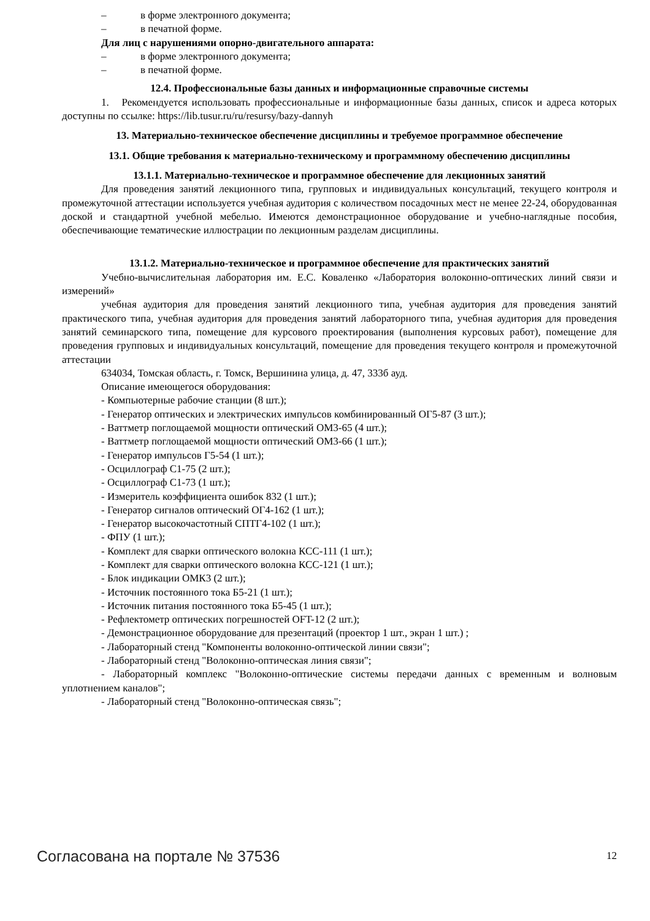– в форме электронного документа;
– в печатной форме.
Для лиц с нарушениями опорно-двигательного аппарата:
– в форме электронного документа;
– в печатной форме.
12.4. Профессиональные базы данных и информационные справочные системы
1. Рекомендуется использовать профессиональные и информационные базы данных, список и адреса которых доступны по ссылке: https://lib.tusur.ru/ru/resursy/bazy-dannyh
13. Материально-техническое обеспечение дисциплины и требуемое программное обеспечение
13.1. Общие требования к материально-техническому и программному обеспечению дисциплины
13.1.1. Материально-техническое и программное обеспечение для лекционных занятий
Для проведения занятий лекционного типа, групповых и индивидуальных консультаций, текущего контроля и промежуточной аттестации используется учебная аудитория с количеством посадочных мест не менее 22-24, оборудованная доской и стандартной учебной мебелью. Имеются демонстрационное оборудование и учебно-наглядные пособия, обеспечивающие тематические иллюстрации по лекционным разделам дисциплины.
13.1.2. Материально-техническое и программное обеспечение для практических занятий
Учебно-вычислительная лаборатория им. Е.С. Коваленко «Лаборатория волоконно-оптических линий связи и измерений»
учебная аудитория для проведения занятий лекционного типа, учебная аудитория для проведения занятий практического типа, учебная аудитория для проведения занятий лабораторного типа, учебная аудитория для проведения занятий семинарского типа, помещение для курсового проектирования (выполнения курсовых работ), помещение для проведения групповых и индивидуальных консультаций, помещение для проведения текущего контроля и промежуточной аттестации
634034, Томская область, г. Томск, Вершинина улица, д. 47, 333б ауд.
Описание имеющегося оборудования:
- Компьютерные рабочие станции (8 шт.);
- Генератор оптических и электрических импульсов комбинированный ОГ5-87 (3 шт.);
- Ваттметр поглощаемой мощности оптический ОМ3-65 (4 шт.);
- Ваттметр поглощаемой мощности оптический ОМ3-66 (1 шт.);
- Генератор импульсов Г5-54 (1 шт.);
- Осциллограф С1-75 (2 шт.);
- Осциллограф С1-73 (1 шт.);
- Измеритель коэффициента ошибок 832 (1 шт.);
- Генератор сигналов оптический ОГ4-162 (1 шт.);
- Генератор высокочастотный СПТГ4-102 (1 шт.);
- ФПУ (1 шт.);
- Комплект для сварки оптического волокна КСС-111 (1 шт.);
- Комплект для сварки оптического волокна КСС-121 (1 шт.);
- Блок индикации ОМК3 (2 шт.);
- Источник постоянного тока Б5-21 (1 шт.);
- Источник питания постоянного тока Б5-45 (1 шт.);
- Рефлектометр оптических погрешностей OFT-12 (2 шт.);
- Демонстрационное оборудование для презентаций (проектор 1 шт., экран 1 шт.) ;
- Лабораторный стенд "Компоненты волоконно-оптической линии связи";
- Лабораторный стенд "Волоконно-оптическая линия связи";
- Лабораторный комплекс "Волоконно-оптические системы передачи данных с временным и волновым уплотнением каналов";
- Лабораторный стенд "Волоконно-оптическая связь";
Согласована на портале № 37536 12